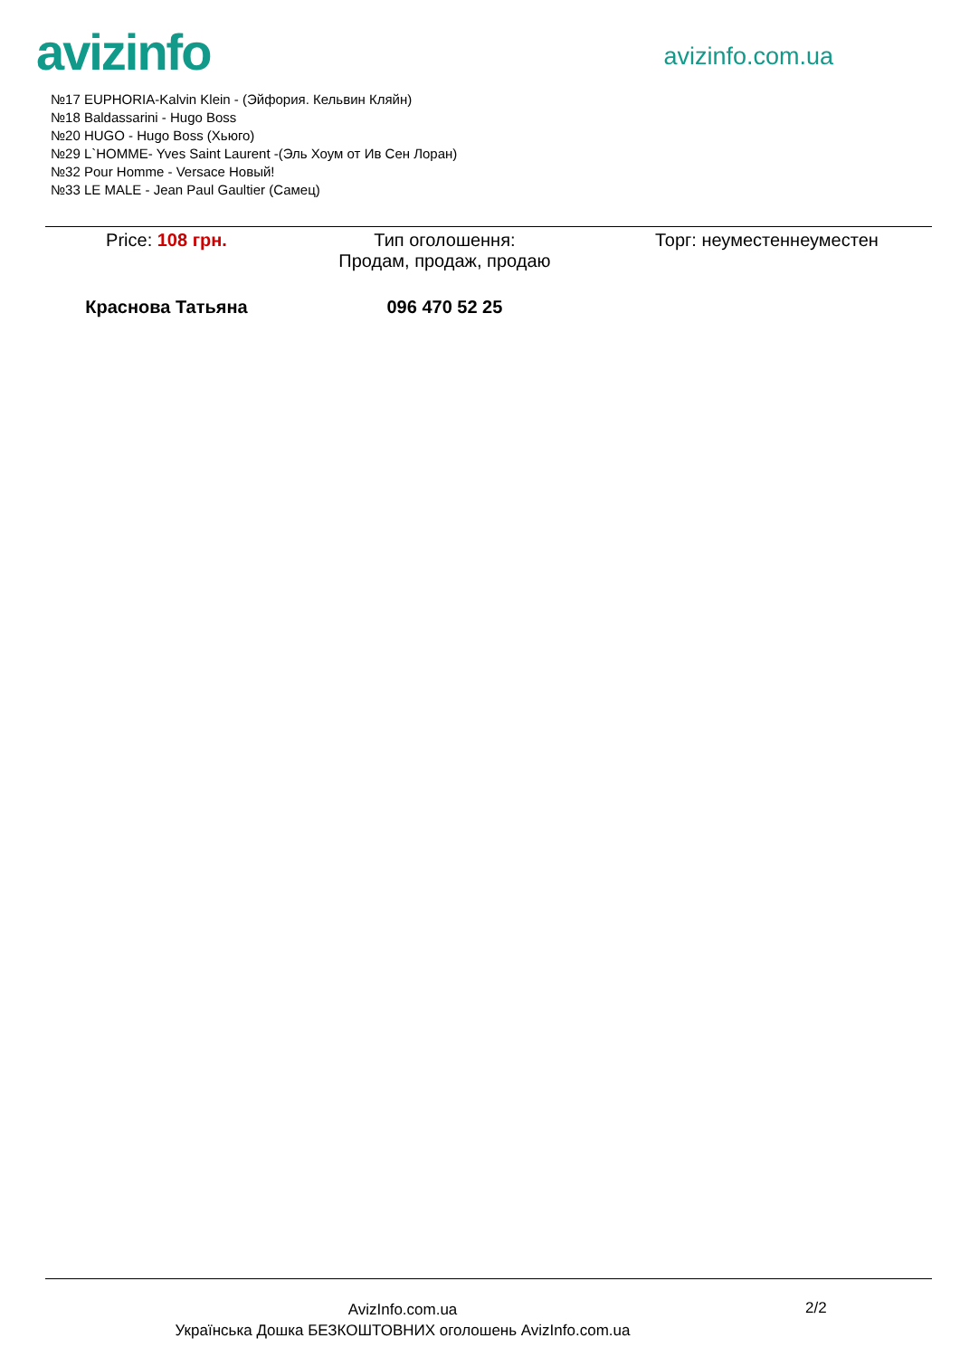avizinfo
avizinfo.com.ua
№17 EUPHORIA-Kalvin Klein - (Эйфория. Кельвин Кляйн)
№18 Baldassarini - Hugo Boss
№20 HUGO - Hugo Boss (Хьюго)
№29 L`HOMME- Yves Saint Laurent -(Эль Хоум от Ив Сен Лоран)
№32 Pour Homme - Versace Новый!
№33 LE MALE - Jean Paul Gaultier (Самец)
| Price: 108 грн. | Тип оголошення: Продам, продаж, продаю | Торг: неуместеннеуместен |
| Краснова Татьяна | 096 470 52 25 | |
AvizInfo.com.ua
Українська Дошка БЕЗКОШТОВНИХ оголошень AvizInfo.com.ua
2/2